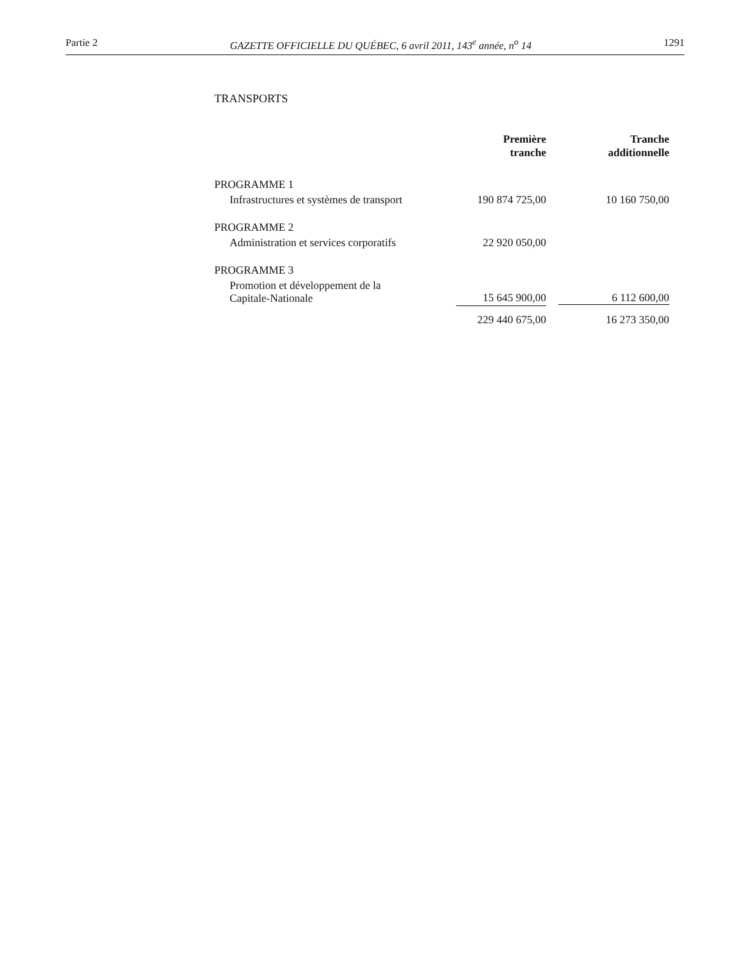Partie 2 GAZETTE OFFICIELLE DU QUÉBEC, 6 avril 2011, 143<sup>e</sup> année, n<sup>o</sup> 14 1291
TRANSPORTS
| | Première tranche | Tranche additionnelle |
| --- | --- | --- |
| PROGRAMME 1 | | |
| Infrastructures et systèmes de transport | 190 874 725,00 | 10 160 750,00 |
| PROGRAMME 2 | | |
| Administration et services corporatifs | 22 920 050,00 | |
| PROGRAMME 3 | | |
| Promotion et développement de la Capitale-Nationale | 15 645 900,00 | 6 112 600,00 |
| | 229 440 675,00 | 16 273 350,00 |